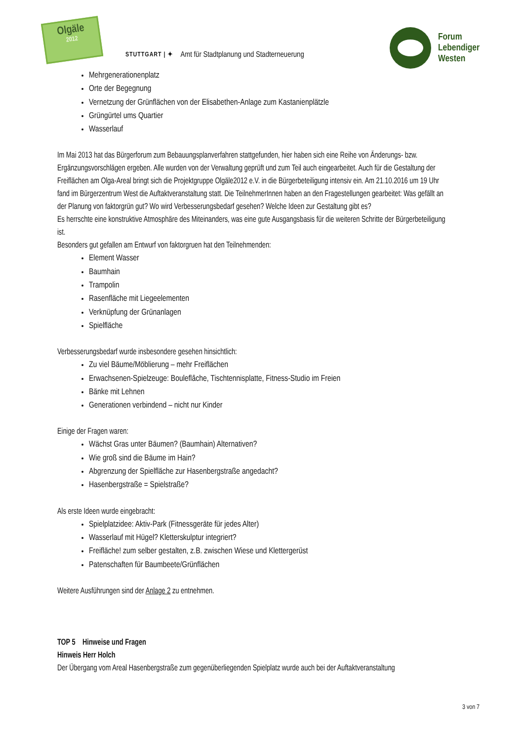Olgäle
2012
STUTTGART | ✦ Amt für Stadtplanung und Stadterneuerung
Forum
Lebendiger
Westen
Mehrgenerationenplatz
Orte der Begegnung
Vernetzung der Grünflächen von der Elisabethen-Anlage zum Kastanienplätzle
Grüngürtel ums Quartier
Wasserlauf
Im Mai 2013 hat das Bürgerforum zum Bebauungsplanverfahren stattgefunden, hier haben sich eine Reihe von Änderungs- bzw. Ergänzungsvorschlägen ergeben. Alle wurden von der Verwaltung geprüft und zum Teil auch eingearbeitet. Auch für die Gestaltung der Freiflächen am Olga-Areal bringt sich die Projektgruppe Olgäle2012 e.V. in die Bürgerbeteiligung intensiv ein. Am 21.10.2016 um 19 Uhr fand im Bürgerzentrum West die Auftaktveranstaltung statt. Die TeilnehmerInnen haben an den Fragestellungen gearbeitet: Was gefällt an der Planung von faktorgrün gut? Wo wird Verbesserungsbedarf gesehen? Welche Ideen zur Gestaltung gibt es?
Es herrschte eine konstruktive Atmosphäre des Miteinanders, was eine gute Ausgangsbasis für die weiteren Schritte der Bürgerbeteiligung ist.
Besonders gut gefallen am Entwurf von faktorgruen hat den Teilnehmenden:
Element Wasser
Baumhain
Trampolin
Rasenfläche mit Liegeelementen
Verknüpfung der Grünanlagen
Spielfläche
Verbesserungsbedarf wurde insbesondere gesehen hinsichtlich:
Zu viel Bäume/Möblierung – mehr Freiflächen
Erwachsenen-Spielzeuge: Bouleflâche, Tischtennisplatte, Fitness-Studio im Freien
Bänke mit Lehnen
Generationen verbindend – nicht nur Kinder
Einige der Fragen waren:
Wächst Gras unter Bäumen? (Baumhain) Alternativen?
Wie groß sind die Bäume im Hain?
Abgrenzung der Spielfläche zur Hasenbergstraße angedacht?
Hasenbergstraße = Spielstraße?
Als erste Ideen wurde eingebracht:
Spielplatzidee: Aktiv-Park (Fitnessgeräte für jedes Alter)
Wasserlauf mit Hügel? Kletterskulptur integriert?
Freifläche! zum selber gestalten, z.B. zwischen Wiese und Klettergerüst
Patenschaften für Baumbeete/Grünflächen
Weitere Ausführungen sind der Anlage 2 zu entnehmen.
TOP 5 Hinweise und Fragen
Hinweis Herr Holch
Der Übergang vom Areal Hasenbergstraße zum gegenüberliegenden Spielplatz wurde auch bei der Auftaktveranstaltung
3 von 7